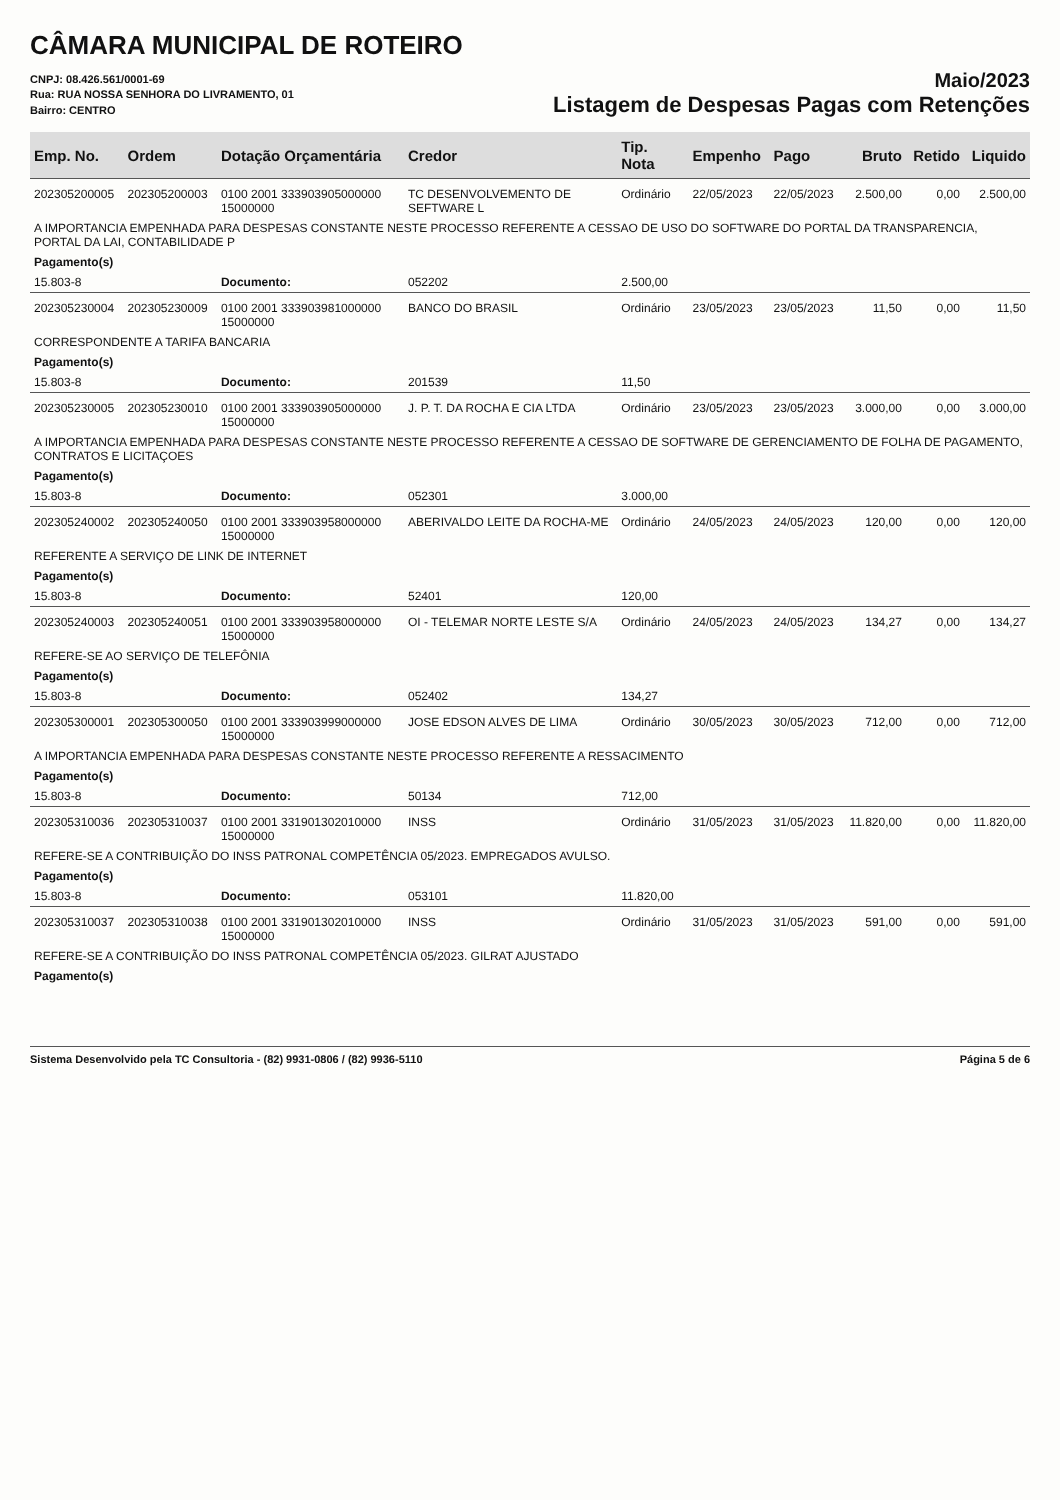CÂMARA MUNICIPAL DE ROTEIRO
CNPJ: 08.426.561/0001-69
Rua: RUA NOSSA SENHORA DO LIVRAMENTO, 01
Bairro: CENTRO
Maio/2023
Listagem de Despesas Pagas com Retenções
| Emp. No. | Ordem | Dotação Orçamentária | Credor | Tip. Nota | Empenho | Pago | Bruto | Retido | Liquido |
| --- | --- | --- | --- | --- | --- | --- | --- | --- | --- |
| 202305200005 | 202305200003 | 0100 2001 333903905000000 15000000 | TC DESENVOLVEMENTO DE SEFTWARE L | Ordinário | 22/05/2023 | 22/05/2023 | 2.500,00 | 0,00 | 2.500,00 |
| A IMPORTANCIA EMPENHADA PARA DESPESAS CONSTANTE NESTE PROCESSO REFERENTE A CESSAO DE USO DO SOFTWARE DO PORTAL DA TRANSPARENCIA, PORTAL DA LAI, CONTABILIDADE P | | | | | | | | | |
| Pagamento(s) | | | | | | | | | |
| 15.803-8 | | Documento: | 052202 | 2.500,00 | | | | | |
| 202305230004 | 202305230009 | 0100 2001 333903981000000 15000000 | BANCO DO BRASIL | Ordinário | 23/05/2023 | 23/05/2023 | 11,50 | 0,00 | 11,50 |
| CORRESPONDENTE A TARIFA BANCARIA | | | | | | | | | |
| Pagamento(s) | | | | | | | | | |
| 15.803-8 | | Documento: | 201539 | 11,50 | | | | | |
| 202305230005 | 202305230010 | 0100 2001 333903905000000 15000000 | J. P. T. DA ROCHA E CIA LTDA | Ordinário | 23/05/2023 | 23/05/2023 | 3.000,00 | 0,00 | 3.000,00 |
| A IMPORTANCIA EMPENHADA PARA DESPESAS CONSTANTE NESTE PROCESSO REFERENTE A CESSAO DE SOFTWARE DE GERENCIAMENTO DE FOLHA DE PAGAMENTO, CONTRATOS E LICITAÇOES | | | | | | | | | |
| Pagamento(s) | | | | | | | | | |
| 15.803-8 | | Documento: | 052301 | 3.000,00 | | | | | |
| 202305240002 | 202305240050 | 0100 2001 333903958000000 15000000 | ABERIVALDO LEITE DA ROCHA-ME | Ordinário | 24/05/2023 | 24/05/2023 | 120,00 | 0,00 | 120,00 |
| REFERENTE A SERVIÇO DE LINK DE INTERNET | | | | | | | | | |
| Pagamento(s) | | | | | | | | | |
| 15.803-8 | | Documento: | 52401 | 120,00 | | | | | |
| 202305240003 | 202305240051 | 0100 2001 333903958000000 15000000 | OI - TELEMAR NORTE LESTE S/A | Ordinário | 24/05/2023 | 24/05/2023 | 134,27 | 0,00 | 134,27 |
| REFERE-SE AO SERVIÇO DE TELEFÔNIA | | | | | | | | | |
| Pagamento(s) | | | | | | | | | |
| 15.803-8 | | Documento: | 052402 | 134,27 | | | | | |
| 202305300001 | 202305300050 | 0100 2001 333903999000000 15000000 | JOSE EDSON ALVES DE LIMA | Ordinário | 30/05/2023 | 30/05/2023 | 712,00 | 0,00 | 712,00 |
| A IMPORTANCIA EMPENHADA PARA DESPESAS CONSTANTE NESTE PROCESSO REFERENTE A RESSACIMENTO | | | | | | | | | |
| Pagamento(s) | | | | | | | | | |
| 15.803-8 | | Documento: | 50134 | 712,00 | | | | | |
| 202305310036 | 202305310037 | 0100 2001 331901302010000 15000000 | INSS | Ordinário | 31/05/2023 | 31/05/2023 | 11.820,00 | 0,00 | 11.820,00 |
| REFERE-SE A CONTRIBUIÇÃO DO INSS PATRONAL COMPETÊNCIA 05/2023. EMPREGADOS AVULSO. | | | | | | | | | |
| Pagamento(s) | | | | | | | | | |
| 15.803-8 | | Documento: | 053101 | 11.820,00 | | | | | |
| 202305310037 | 202305310038 | 0100 2001 331901302010000 15000000 | INSS | Ordinário | 31/05/2023 | 31/05/2023 | 591,00 | 0,00 | 591,00 |
| REFERE-SE A CONTRIBUIÇÃO DO INSS PATRONAL COMPETÊNCIA 05/2023. GILRAT AJUSTADO | | | | | | | | | |
| Pagamento(s) | | | | | | | | | |
Sistema Desenvolvido pela TC Consultoria - (82) 9931-0806 / (82) 9936-5110 Página 5 de 6